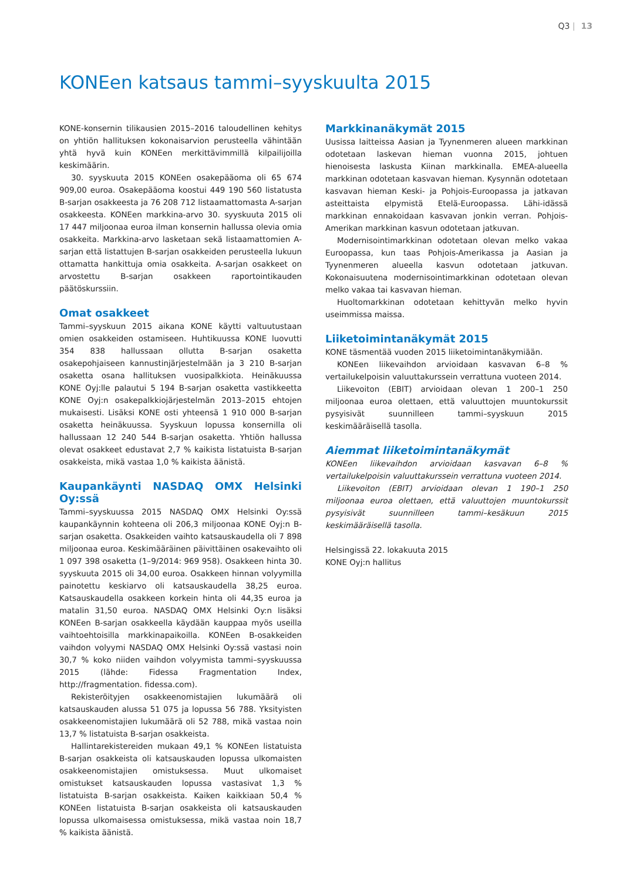Q3 | 13
KONEen katsaus tammi–syyskuulta 2015
KONE-konsernin tilikausien 2015–2016 taloudellinen kehitys on yhtiön hallituksen kokonaisarvion perusteella vähintään yhtä hyvä kuin KONEen merkittävimmillä kilpailijoilla keskimäärin.
30. syyskuuta 2015 KONEen osakepääoma oli 65 674 909,00 euroa. Osakepääoma koostui 449 190 560 listatusta B-sarjan osakkeesta ja 76 208 712 listaamattomasta A-sarjan osakkeesta. KONEen markkina-arvo 30. syyskuuta 2015 oli 17 447 miljoonaa euroa ilman konsernin hallussa olevia omia osakkeita. Markkina-arvo lasketaan sekä listaamattomien A-sarjan että listattujen B-sarjan osakkeiden perusteella lukuun ottamatta hankittuja omia osakkeita. A-sarjan osakkeet on arvostettu B-sarjan osakkeen raportointikauden päätöskurssiin.
Omat osakkeet
Tammi–syyskuun 2015 aikana KONE käytti valtuutustaan omien osakkeiden ostamiseen. Huhtikuussa KONE luovutti 354 838 hallussaan ollutta B-sarjan osaketta osakepohjaiseen kannustinjärjestelmään ja 3 210 B-sarjan osaketta osana hallituksen vuosipalkkiota. Heinäkuussa KONE Oyj:lle palautui 5 194 B-sarjan osaketta vastikkeetta KONE Oyj:n osakepalkkiojärjestelmän 2013–2015 ehtojen mukaisesti. Lisäksi KONE osti yhteensä 1 910 000 B-sarjan osaketta heinäkuussa. Syyskuun lopussa konsernilla oli hallussaan 12 240 544 B-sarjan osaketta. Yhtiön hallussa olevat osakkeet edustavat 2,7 % kaikista listatuista B-sarjan osakkeista, mikä vastaa 1,0 % kaikista äänistä.
Kaupankäynti NASDAQ OMX Helsinki Oy:ssä
Tammi–syyskuussa 2015 NASDAQ OMX Helsinki Oy:ssä kaupankäynnin kohteena oli 206,3 miljoonaa KONE Oyj:n B-sarjan osaketta. Osakkeiden vaihto katsauskaudella oli 7 898 miljoonaa euroa. Keskimääräinen päivittäinen osakevaihto oli 1 097 398 osaketta (1–9/2014: 969 958). Osakkeen hinta 30. syyskuuta 2015 oli 34,00 euroa. Osakkeen hinnan volyymilla painotettu keskiarvo oli katsauskaudella 38,25 euroa. Katsauskaudella osakkeen korkein hinta oli 44,35 euroa ja matalin 31,50 euroa. NASDAQ OMX Helsinki Oy:n lisäksi KONEen B-sarjan osakkeella käydään kauppaa myös useilla vaihtoehtoisilla markkinapaikoilla. KONEen B-osakkeiden vaihdon volyymi NASDAQ OMX Helsinki Oy:ssä vastasi noin 30,7 % koko niiden vaihdon volyymista tammi–syyskuussa 2015 (lähde: Fidessa Fragmentation Index, http://fragmentation. fidessa.com).
Rekisteröityjen osakkeenomistajien lukumäärä oli katsauskauden alussa 51 075 ja lopussa 56 788. Yksityisten osakkeenomistajien lukumäärä oli 52 788, mikä vastaa noin 13,7 % listatuista B-sarjan osakkeista.
Hallintarekistereiden mukaan 49,1 % KONEen listatuista B-sarjan osakkeista oli katsauskauden lopussa ulkomaisten osakkeenomistajien omistuksessa. Muut ulkomaiset omistukset katsauskauden lopussa vastasivat 1,3 % listatuista B-sarjan osakkeista. Kaiken kaikkiaan 50,4 % KONEen listatuista B-sarjan osakkeista oli katsauskauden lopussa ulkomaisessa omistuksessa, mikä vastaa noin 18,7 % kaikista äänistä.
Markkinanäkymät 2015
Uusissa laitteissa Aasian ja Tyynenmeren alueen markkinan odotetaan laskevan hieman vuonna 2015, johtuen hienoisesta laskusta Kiinan markkinalla. EMEA-alueella markkinan odotetaan kasvavan hieman. Kysynnän odotetaan kasvavan hieman Keski- ja Pohjois-Euroopassa ja jatkavan asteittaista elpymistä Etelä-Euroopassa. Lähi-idässä markkinan ennakoidaan kasvavan jonkin verran. Pohjois-Amerikan markkinan kasvun odotetaan jatkuvan.
Modernisointimarkkinan odotetaan olevan melko vakaa Euroopassa, kun taas Pohjois-Amerikassa ja Aasian ja Tyynenmeren alueella kasvun odotetaan jatkuvan. Kokonaisuutena modernisointimarkkinan odotetaan olevan melko vakaa tai kasvavan hieman.
Huoltomarkkinan odotetaan kehittyvän melko hyvin useimmissa maissa.
Liiketoimintanäkymät 2015
KONE täsmentää vuoden 2015 liiketoimintanäkymiään.
KONEen liikevaihdon arvioidaan kasvavan 6–8 % vertailukelpoisin valuuttakurssein verrattuna vuoteen 2014.
Liikevoiton (EBIT) arvioidaan olevan 1 200–1 250 miljoonaa euroa olettaen, että valuuttojen muuntokurssit pysyisivät suunnilleen tammi–syyskuun 2015 keskimääräisellä tasolla.
Aiemmat liiketoimintanäkymät
KONEen liikevaihdon arvioidaan kasvavan 6–8 % vertailukelpoisin valuuttakurssein verrattuna vuoteen 2014.
Liikevoiton (EBIT) arvioidaan olevan 1 190–1 250 miljoonaa euroa olettaen, että valuuttojen muuntokurssit pysyisivät suunnilleen tammi–kesäkuun 2015 keskimääräisellä tasolla.
Helsingissä 22. lokakuuta 2015
KONE Oyj:n hallitus